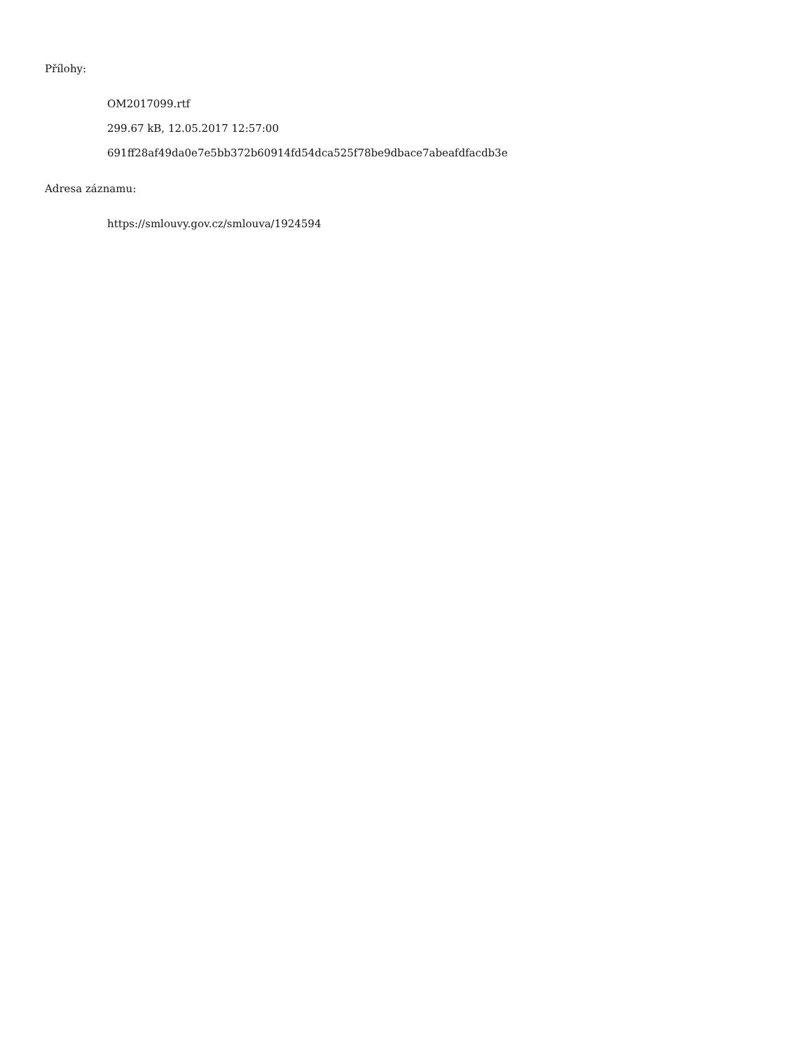Přílohy:
OM2017099.rtf
299.67 kB, 12.05.2017 12:57:00
691ff28af49da0e7e5bb372b60914fd54dca525f78be9dbace7abeafdfacdb3e
Adresa záznamu:
https://smlouvy.gov.cz/smlouva/1924594